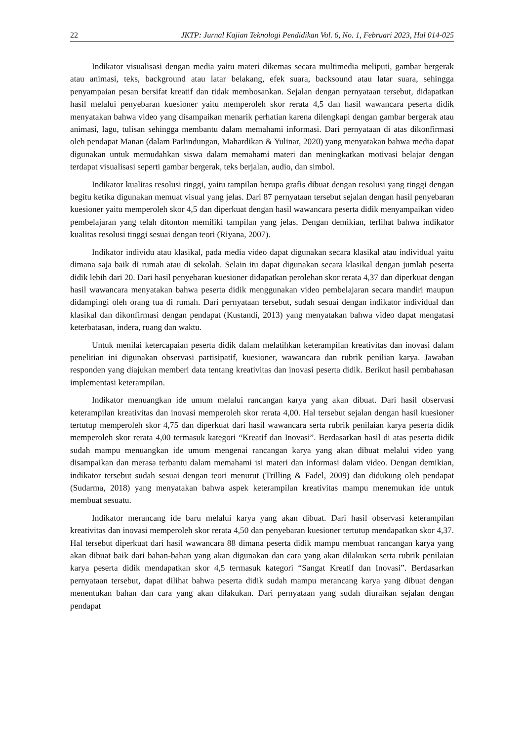22 JKTP: Jurnal Kajian Teknologi Pendidikan Vol. 6, No. 1, Februari 2023, Hal 014-025
Indikator visualisasi dengan media yaitu materi dikemas secara multimedia meliputi, gambar bergerak atau animasi, teks, background atau latar belakang, efek suara, backsound atau latar suara, sehingga penyampaian pesan bersifat kreatif dan tidak membosankan. Sejalan dengan pernyataan tersebut, didapatkan hasil melalui penyebaran kuesioner yaitu memperoleh skor rerata 4,5 dan hasil wawancara peserta didik menyatakan bahwa video yang disampaikan menarik perhatian karena dilengkapi dengan gambar bergerak atau animasi, lagu, tulisan sehingga membantu dalam memahami informasi. Dari pernyataan di atas dikonfirmasi oleh pendapat Manan (dalam Parlindungan, Mahardikan & Yulinar, 2020) yang menyatakan bahwa media dapat digunakan untuk memudahkan siswa dalam memahami materi dan meningkatkan motivasi belajar dengan terdapat visualisasi seperti gambar bergerak, teks berjalan, audio, dan simbol.
Indikator kualitas resolusi tinggi, yaitu tampilan berupa grafis dibuat dengan resolusi yang tinggi dengan begitu ketika digunakan memuat visual yang jelas. Dari 87 pernyataan tersebut sejalan dengan hasil penyebaran kuesioner yaitu memperoleh skor 4,5 dan diperkuat dengan hasil wawancara peserta didik menyampaikan video pembelajaran yang telah ditonton memiliki tampilan yang jelas. Dengan demikian, terlihat bahwa indikator kualitas resolusi tinggi sesuai dengan teori (Riyana, 2007).
Indikator individu atau klasikal, pada media video dapat digunakan secara klasikal atau individual yaitu dimana saja baik di rumah atau di sekolah. Selain itu dapat digunakan secara klasikal dengan jumlah peserta didik lebih dari 20. Dari hasil penyebaran kuesioner didapatkan perolehan skor rerata 4,37 dan diperkuat dengan hasil wawancara menyatakan bahwa peserta didik menggunakan video pembelajaran secara mandiri maupun didampingi oleh orang tua di rumah. Dari pernyataan tersebut, sudah sesuai dengan indikator individual dan klasikal dan dikonfirmasi dengan pendapat (Kustandi, 2013) yang menyatakan bahwa video dapat mengatasi keterbatasan, indera, ruang dan waktu.
Untuk menilai ketercapaian peserta didik dalam melatihkan keterampilan kreativitas dan inovasi dalam penelitian ini digunakan observasi partisipatif, kuesioner, wawancara dan rubrik penilian karya. Jawaban responden yang diajukan memberi data tentang kreativitas dan inovasi peserta didik. Berikut hasil pembahasan implementasi keterampilan.
Indikator menuangkan ide umum melalui rancangan karya yang akan dibuat. Dari hasil observasi keterampilan kreativitas dan inovasi memperoleh skor rerata 4,00. Hal tersebut sejalan dengan hasil kuesioner tertutup memperoleh skor 4,75 dan diperkuat dari hasil wawancara serta rubrik penilaian karya peserta didik memperoleh skor rerata 4,00 termasuk kategori “Kreatif dan Inovasi”. Berdasarkan hasil di atas peserta didik sudah mampu menuangkan ide umum mengenai rancangan karya yang akan dibuat melalui video yang disampaikan dan merasa terbantu dalam memahami isi materi dan informasi dalam video. Dengan demikian, indikator tersebut sudah sesuai dengan teori menurut (Trilling & Fadel, 2009) dan didukung oleh pendapat (Sudarma, 2018) yang menyatakan bahwa aspek keterampilan kreativitas mampu menemukan ide untuk membuat sesuatu.
Indikator merancang ide baru melalui karya yang akan dibuat. Dari hasil observasi keterampilan kreativitas dan inovasi memperoleh skor rerata 4,50 dan penyebaran kuesioner tertutup mendapatkan skor 4,37. Hal tersebut diperkuat dari hasil wawancara 88 dimana peserta didik mampu membuat rancangan karya yang akan dibuat baik dari bahan-bahan yang akan digunakan dan cara yang akan dilakukan serta rubrik penilaian karya peserta didik mendapatkan skor 4,5 termasuk kategori “Sangat Kreatif dan Inovasi”. Berdasarkan pernyataan tersebut, dapat dilihat bahwa peserta didik sudah mampu merancang karya yang dibuat dengan menentukan bahan dan cara yang akan dilakukan. Dari pernyataan yang sudah diuraikan sejalan dengan pendapat